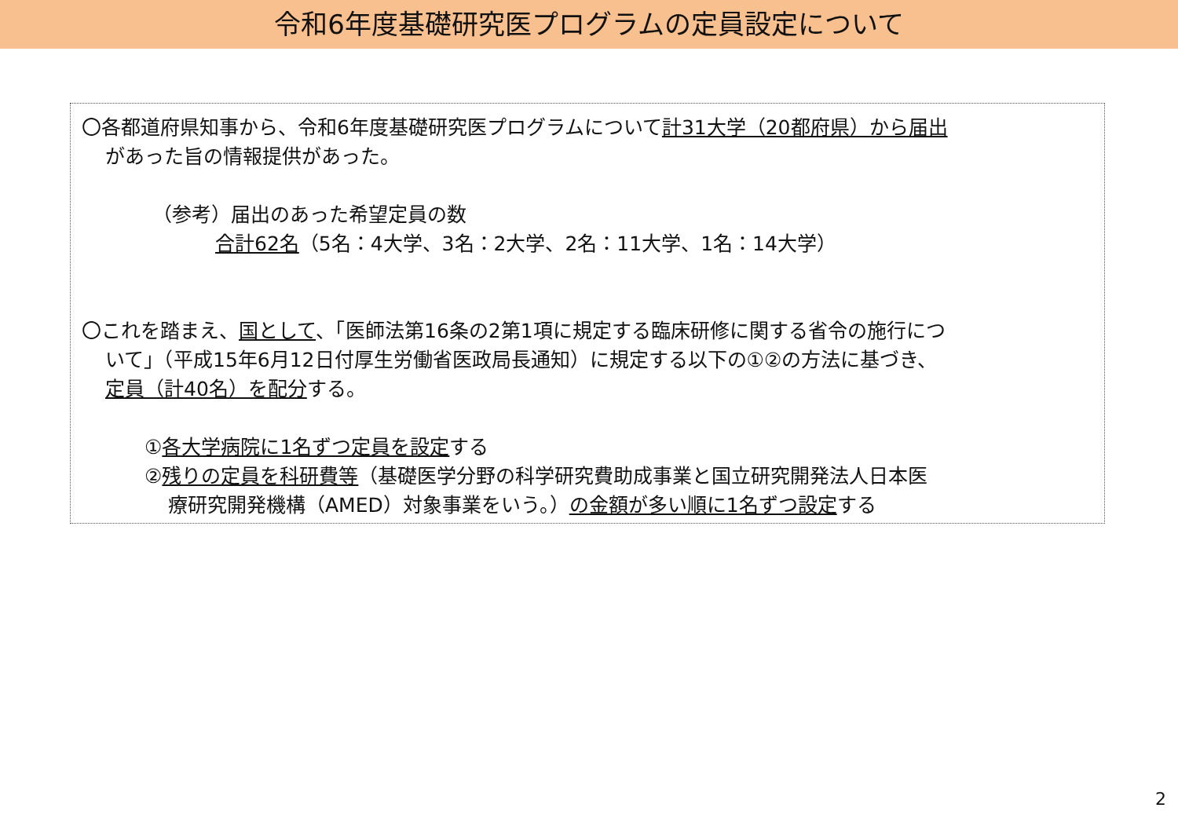令和6年度基礎研究医プログラムの定員設定について
〇各都道府県知事から、令和6年度基礎研究医プログラムについて計31大学（20都府県）から届出
があった旨の情報提供があった。
（参考）届出のあった希望定員の数
合計62名（5名：4大学、3名：2大学、2名：11大学、1名：14大学）
〇これを踏まえ、国として、「医師法第16条の2第1項に規定する臨床研修に関する省令の施行につ
いて」（平成15年6月12日付厚生労働省医政局長通知）に規定する以下の①②の方法に基づき、
定員（計40名）を配分する。
①各大学病院に1名ずつ定員を設定する
②残りの定員を科研費等（基礎医学分野の科学研究費助成事業と国立研究開発法人日本医
療研究開発機構（AMED）対象事業をいう。）の金額が多い順に1名ずつ設定する
2